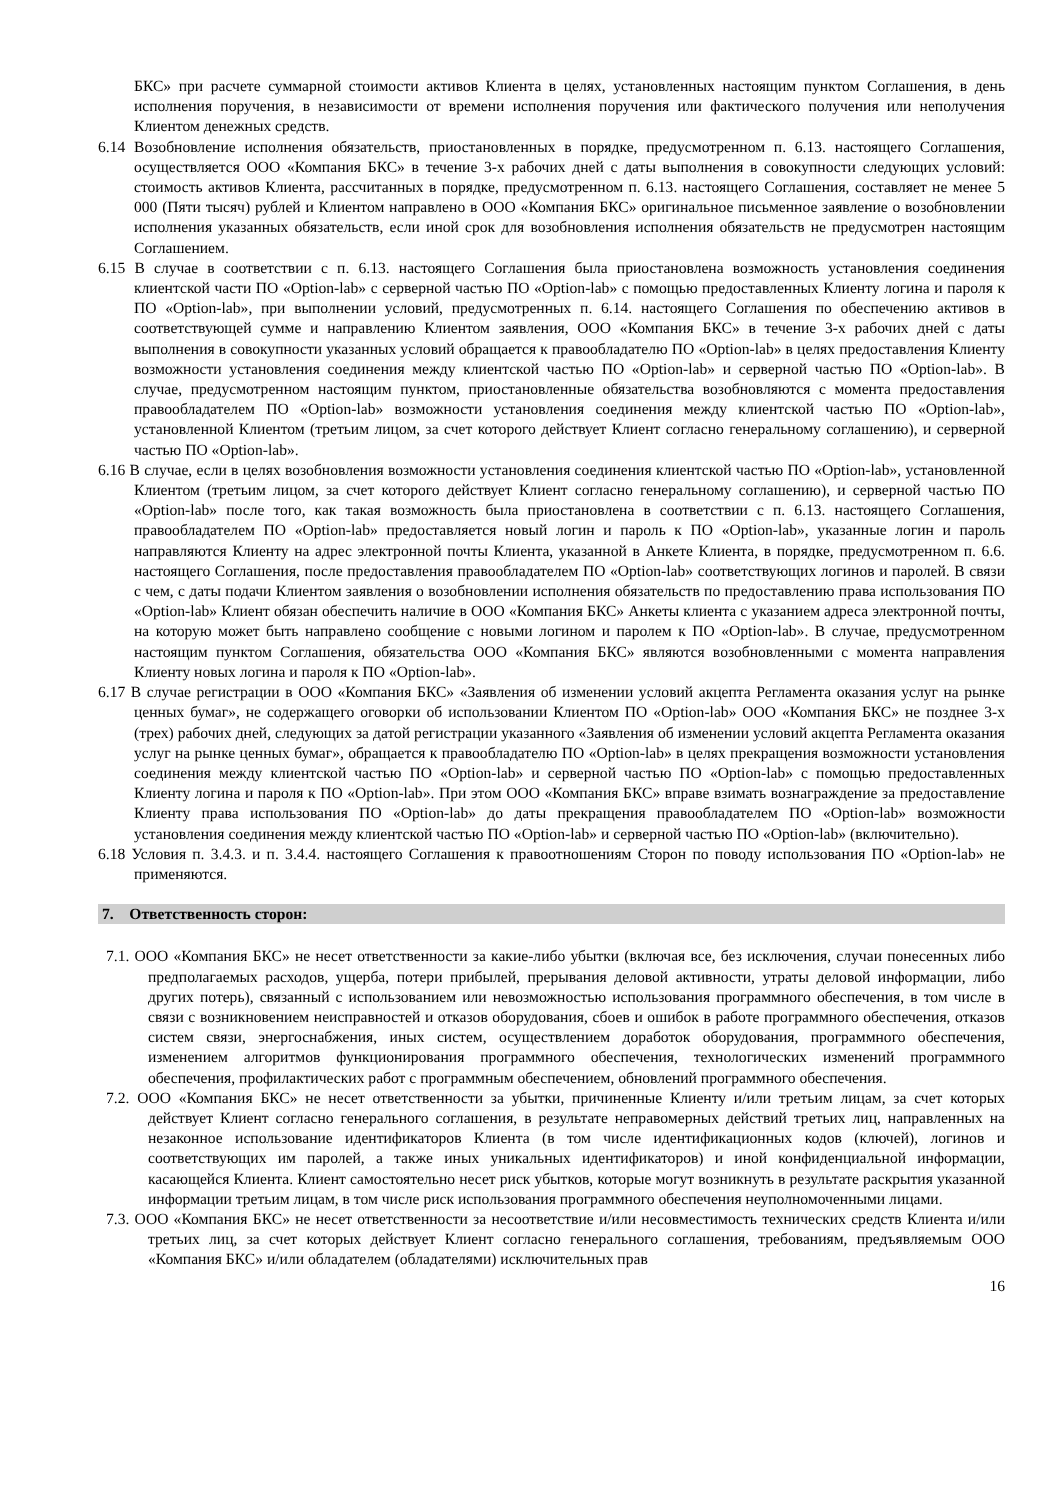БКС» при расчете суммарной стоимости активов Клиента в целях, установленных настоящим пунктом Соглашения, в день исполнения поручения, в независимости от времени исполнения поручения или фактического получения или неполучения Клиентом денежных средств.
6.14 Возобновление исполнения обязательств, приостановленных в порядке, предусмотренном п. 6.13. настоящего Соглашения, осуществляется ООО «Компания БКС» в течение 3-х рабочих дней с даты выполнения в совокупности следующих условий: стоимость активов Клиента, рассчитанных в порядке, предусмотренном п. 6.13. настоящего Соглашения, составляет не менее 5 000 (Пяти тысяч) рублей и Клиентом направлено в ООО «Компания БКС» оригинальное письменное заявление о возобновлении исполнения указанных обязательств, если иной срок для возобновления исполнения обязательств не предусмотрен настоящим Соглашением.
6.15 В случае в соответствии с п. 6.13. настоящего Соглашения была приостановлена возможность установления соединения клиентской части ПО «Option-lab» с серверной частью ПО «Option-lab» с помощью предоставленных Клиенту логина и пароля к ПО «Option-lab», при выполнении условий, предусмотренных п. 6.14. настоящего Соглашения по обеспечению активов в соответствующей сумме и направлению Клиентом заявления, ООО «Компания БКС» в течение 3-х рабочих дней с даты выполнения в совокупности указанных условий обращается к правообладателю ПО «Option-lab» в целях предоставления Клиенту возможности установления соединения между клиентской частью ПО «Option-lab» и серверной частью ПО «Option-lab». В случае, предусмотренном настоящим пунктом, приостановленные обязательства возобновляются с момента предоставления правообладателем ПО «Option-lab» возможности установления соединения между клиентской частью ПО «Option-lab», установленной Клиентом (третьим лицом, за счет которого действует Клиент согласно генеральному соглашению), и серверной частью ПО «Option-lab».
6.16 В случае, если в целях возобновления возможности установления соединения клиентской частью ПО «Option-lab», установленной Клиентом (третьим лицом, за счет которого действует Клиент согласно генеральному соглашению), и серверной частью ПО «Option-lab» после того, как такая возможность была приостановлена в соответствии с п. 6.13. настоящего Соглашения, правообладателем ПО «Option-lab» предоставляется новый логин и пароль к ПО «Option-lab», указанные логин и пароль направляются Клиенту на адрес электронной почты Клиента, указанной в Анкете Клиента, в порядке, предусмотренном п. 6.6. настоящего Соглашения, после предоставления правообладателем ПО «Option-lab» соответствующих логинов и паролей. В связи с чем, с даты подачи Клиентом заявления о возобновлении исполнения обязательств по предоставлению права использования ПО «Option-lab» Клиент обязан обеспечить наличие в ООО «Компания БКС» Анкеты клиента с указанием адреса электронной почты, на которую может быть направлено сообщение с новыми логином и паролем к ПО «Option-lab». В случае, предусмотренном настоящим пунктом Соглашения, обязательства ООО «Компания БКС» являются возобновленными с момента направления Клиенту новых логина и пароля к ПО «Option-lab».
6.17 В случае регистрации в ООО «Компания БКС» «Заявления об изменении условий акцепта Регламента оказания услуг на рынке ценных бумаг», не содержащего оговорки об использовании Клиентом ПО «Option-lab» ООО «Компания БКС» не позднее 3-х (трех) рабочих дней, следующих за датой регистрации указанного «Заявления об изменении условий акцепта Регламента оказания услуг на рынке ценных бумаг», обращается к правообладателю ПО «Option-lab» в целях прекращения возможности установления соединения между клиентской частью ПО «Option-lab» и серверной частью ПО «Option-lab» с помощью предоставленных Клиенту логина и пароля к ПО «Option-lab». При этом ООО «Компания БКС» вправе взимать вознаграждение за предоставление Клиенту права использования ПО «Option-lab» до даты прекращения правообладателем ПО «Option-lab» возможности установления соединения между клиентской частью ПО «Option-lab» и серверной частью ПО «Option-lab» (включительно).
6.18 Условия п. 3.4.3. и п. 3.4.4. настоящего Соглашения к правоотношениям Сторон по поводу использования ПО «Option-lab» не применяются.
7. Ответственность сторон:
7.1. ООО «Компания БКС» не несет ответственности за какие-либо убытки (включая все, без исключения, случаи понесенных либо предполагаемых расходов, ущерба, потери прибылей, прерывания деловой активности, утраты деловой информации, либо других потерь), связанный с использованием или невозможностью использования программного обеспечения, в том числе в связи с возникновением неисправностей и отказов оборудования, сбоев и ошибок в работе программного обеспечения, отказов систем связи, энергоснабжения, иных систем, осуществлением доработок оборудования, программного обеспечения, изменением алгоритмов функционирования программного обеспечения, технологических изменений программного обеспечения, профилактических работ с программным обеспечением, обновлений программного обеспечения.
7.2. ООО «Компания БКС» не несет ответственности за убытки, причиненные Клиенту и/или третьим лицам, за счет которых действует Клиент согласно генерального соглашения, в результате неправомерных действий третьих лиц, направленных на незаконное использование идентификаторов Клиента (в том числе идентификационных кодов (ключей), логинов и соответствующих им паролей, а также иных уникальных идентификаторов) и иной конфиденциальной информации, касающейся Клиента. Клиент самостоятельно несет риск убытков, которые могут возникнуть в результате раскрытия указанной информации третьим лицам, в том числе риск использования программного обеспечения неуполномоченными лицами.
7.3. ООО «Компания БКС» не несет ответственности за несоответствие и/или несовместимость технических средств Клиента и/или третьих лиц, за счет которых действует Клиент согласно генерального соглашения, требованиям, предъявляемым ООО «Компания БКС» и/или обладателем (обладателями) исключительных прав
16